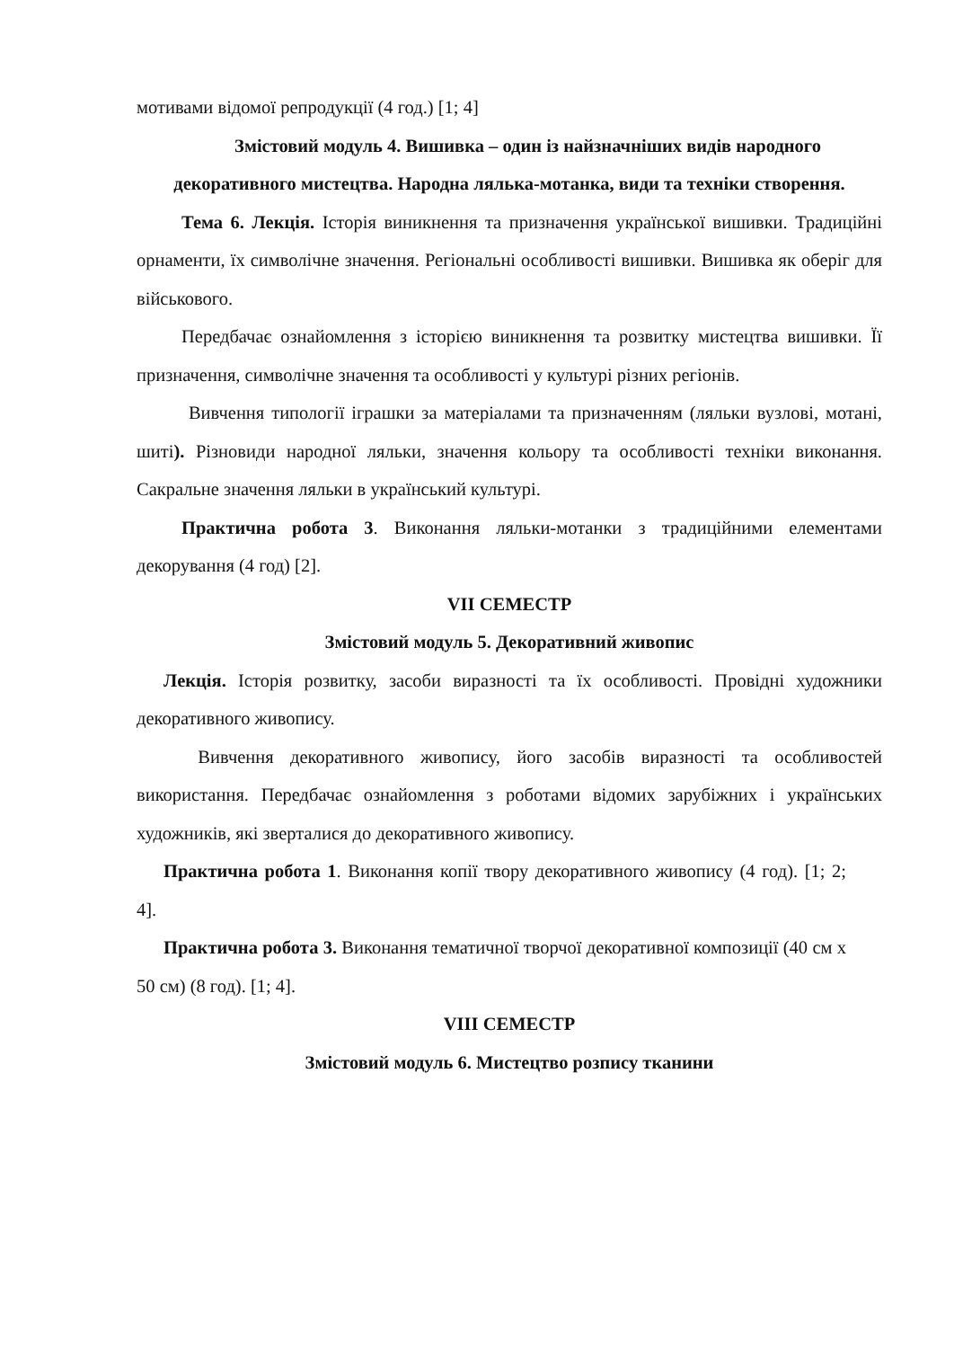мотивами відомої репродукції (4 год.) [1; 4]
Змістовий модуль 4. Вишивка – один із найзначніших видів народного декоративного мистецтва. Народна лялька-мотанка, види та техніки створення.
Тема 6. Лекція. Історія виникнення та призначення української вишивки. Традиційні орнаменти, їх символічне значення. Регіональні особливості вишивки. Вишивка як оберіг для військового.
Передбачає ознайомлення з історією виникнення та розвитку мистецтва вишивки. Її призначення, символічне значення та особливості у культурі різних регіонів.
Вивчення типології іграшки за матеріалами та призначенням (ляльки вузлові, мотані, шиті). Різновиди народної ляльки, значення кольору та особливості техніки виконання. Сакральне значення ляльки в український культурі.
Практична робота 3. Виконання ляльки-мотанки з традиційними елементами декорування (4 год) [2].
VII СЕМЕСТР
Змістовий модуль 5. Декоративний живопис
Лекція. Історія розвитку, засоби виразності та їх особливості. Провідні художники декоративного живопису.
Вивчення декоративного живопису, його засобів виразності та особливостей використання. Передбачає ознайомлення з роботами відомих зарубіжних і українських художників, які зверталися до декоративного живопису.
Практична робота 1. Виконання копії твору декоративного живопису (4 год). [1; 2; 4].
Практична робота 3. Виконання тематичної творчої декоративної композиції (40 см х 50 см) (8 год). [1; 4].
VIII СЕМЕСТР
Змістовий модуль 6. Мистецтво розпису тканини